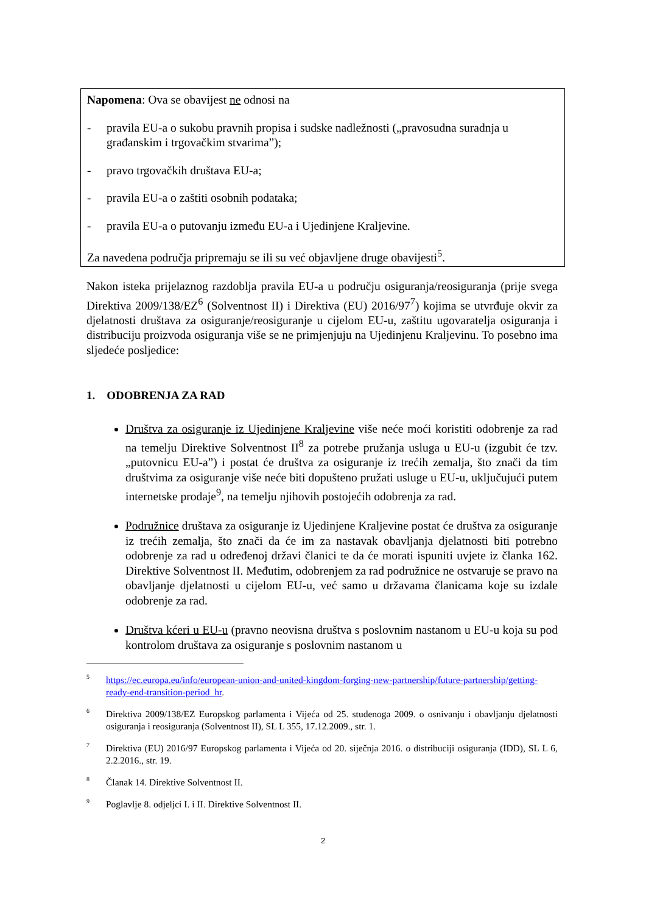Napomena: Ova se obavijest ne odnosi na
- pravila EU-a o sukobu pravnih propisa i sudske nadležnosti („pravosudna suradnja u građanskim i trgovačkim stvarima”);
- pravo trgovačkih društava EU-a;
- pravila EU-a o zaštiti osobnih podataka;
- pravila EU-a o putovanju između EU-a i Ujedinjene Kraljevine.
Za navedena područja pripremaju se ili su već objavljene druge obavijesti<sup>5</sup>.
Nakon isteka prijelaznog razdoblja pravila EU-a u području osiguranja/reosiguranja (prije svega Direktiva 2009/138/EZ<sup>6</sup> (Solventnost II) i Direktiva (EU) 2016/97<sup>7</sup>) kojima se utvrđuje okvir za djelatnosti društava za osiguranje/reosiguranje u cijelom EU-u, zaštitu ugovaratelja osiguranja i distribuciju proizvoda osiguranja više se ne primjenjuju na Ujedinjenu Kraljevinu. To posebno ima sljedeće posljedice:
1. ODOBRENJA ZA RAD
Društva za osiguranje iz Ujedinjene Kraljevine više neće moći koristiti odobrenje za rad na temelju Direktive Solventnost II<sup>8</sup> za potrebe pružanja usluga u EU-u (izgubit će tzv. „putovnicu EU-a”) i postat će društva za osiguranje iz trećih zemalja, što znači da tim društvima za osiguranje više neće biti dopušteno pružati usluge u EU-u, uključujući putem internetske prodaje<sup>9</sup>, na temelju njihovih postojećih odobrenja za rad.
Podružnice društava za osiguranje iz Ujedinjene Kraljevine postat će društva za osiguranje iz trećih zemalja, što znači da će im za nastavak obavljanja djelatnosti biti potrebno odobrenje za rad u određenoj državi članici te da će morati ispuniti uvjete iz članka 162. Direktive Solventnost II. Međutim, odobrenjem za rad podružnice ne ostvaruje se pravo na obavljanje djelatnosti u cijelom EU-u, već samo u državama članicama koje su izdale odobrenje za rad.
Društva kćeri u EU-u (pravno neovisna društva s poslovnim nastanom u EU-u koja su pod kontrolom društava za osiguranje s poslovnim nastanom u
<sup>5</sup> https://ec.europa.eu/info/european-union-and-united-kingdom-forging-new-partnership/future-partnership/getting-ready-end-transition-period_hr.
<sup>6</sup> Direktiva 2009/138/EZ Europskog parlamenta i Vijeća od 25. studenoga 2009. o osnivanju i obavljanju djelatnosti osiguranja i reosiguranja (Solventnost II), SL L 355, 17.12.2009., str. 1.
<sup>7</sup> Direktiva (EU) 2016/97 Europskog parlamenta i Vijeća od 20. siječnja 2016. o distribuciji osiguranja (IDD), SL L 6, 2.2.2016., str. 19.
<sup>8</sup> Članak 14. Direktive Solventnost II.
<sup>9</sup> Poglavlje 8. odjeljci I. i II. Direktive Solventnost II.
2